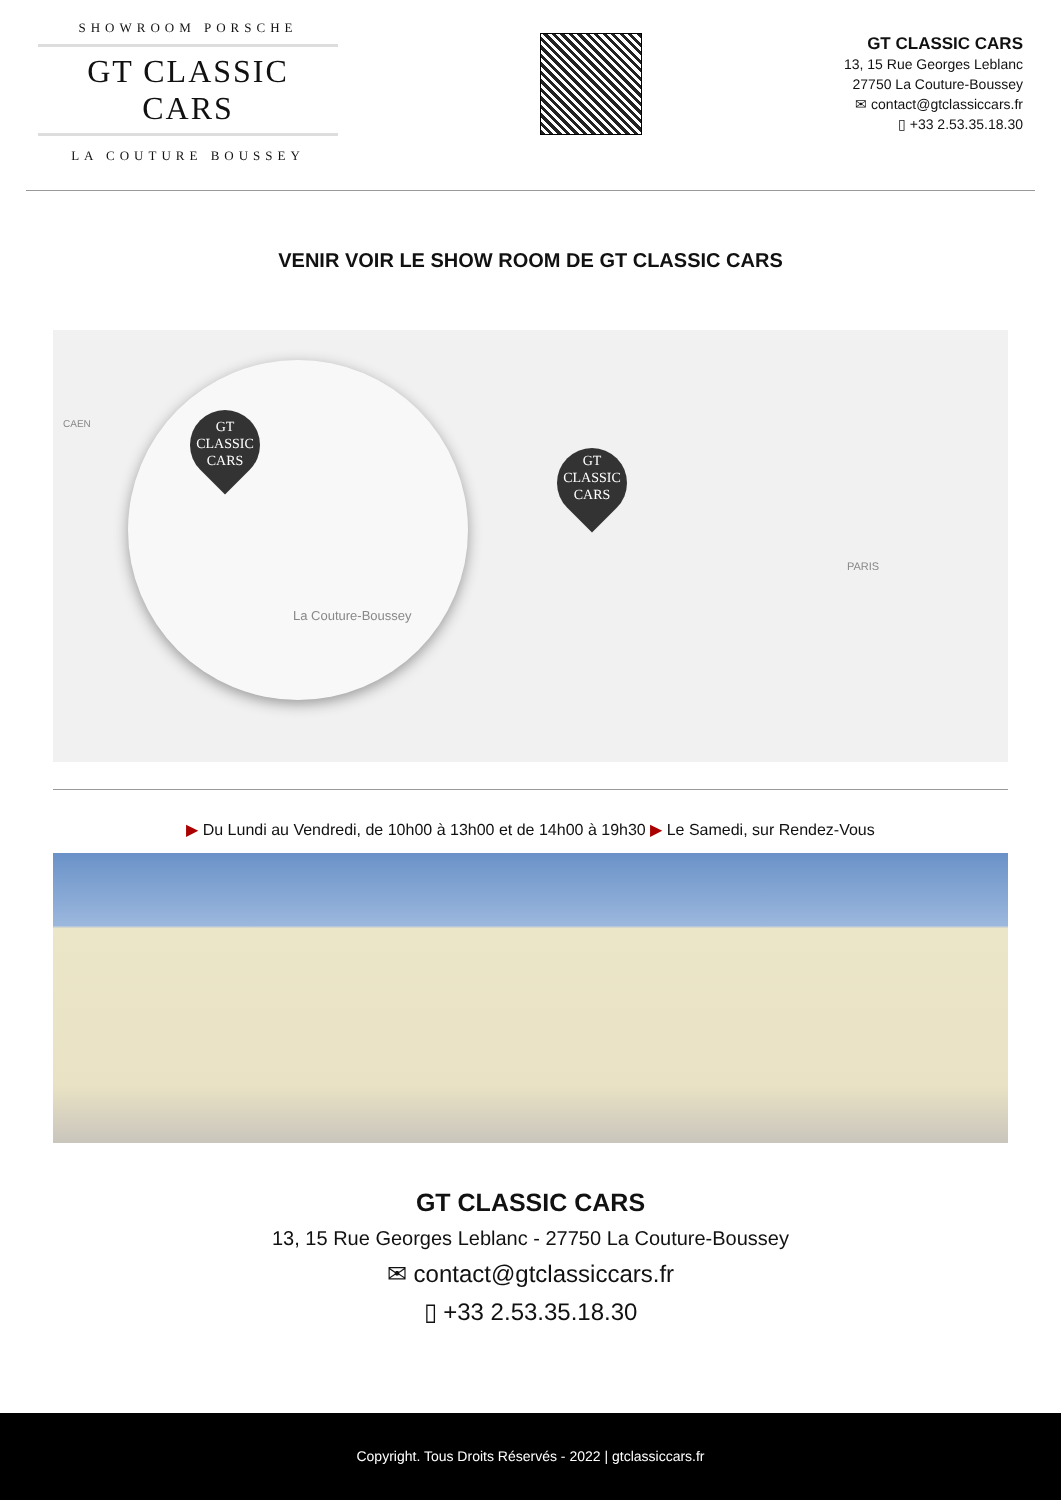SHOWROOM PORSCHE
GT CLASSIC CARS
LA COUTURE BOUSSEY
GT CLASSIC CARS
13, 15 Rue Georges Leblanc
27750 La Couture-Boussey
✉ contact@gtclassiccars.fr
▯ +33 2.53.35.18.30
VENIR VOIR LE SHOW ROOM DE GT CLASSIC CARS
GT
CLASSIC
CARS
GT
CLASSIC
CARS
CAEN
La Couture-Boussey
PARIS
▶ Du Lundi au Vendredi, de 10h00 à 13h00 et de 14h00 à 19h30 ▶ Le Samedi, sur Rendez-Vous
GT CLASSIC CARS
13, 15 Rue Georges Leblanc - 27750 La Couture-Boussey
✉ contact@gtclassiccars.fr
▯ +33 2.53.35.18.30
Copyright. Tous Droits Réservés - 2022 | gtclassiccars.fr